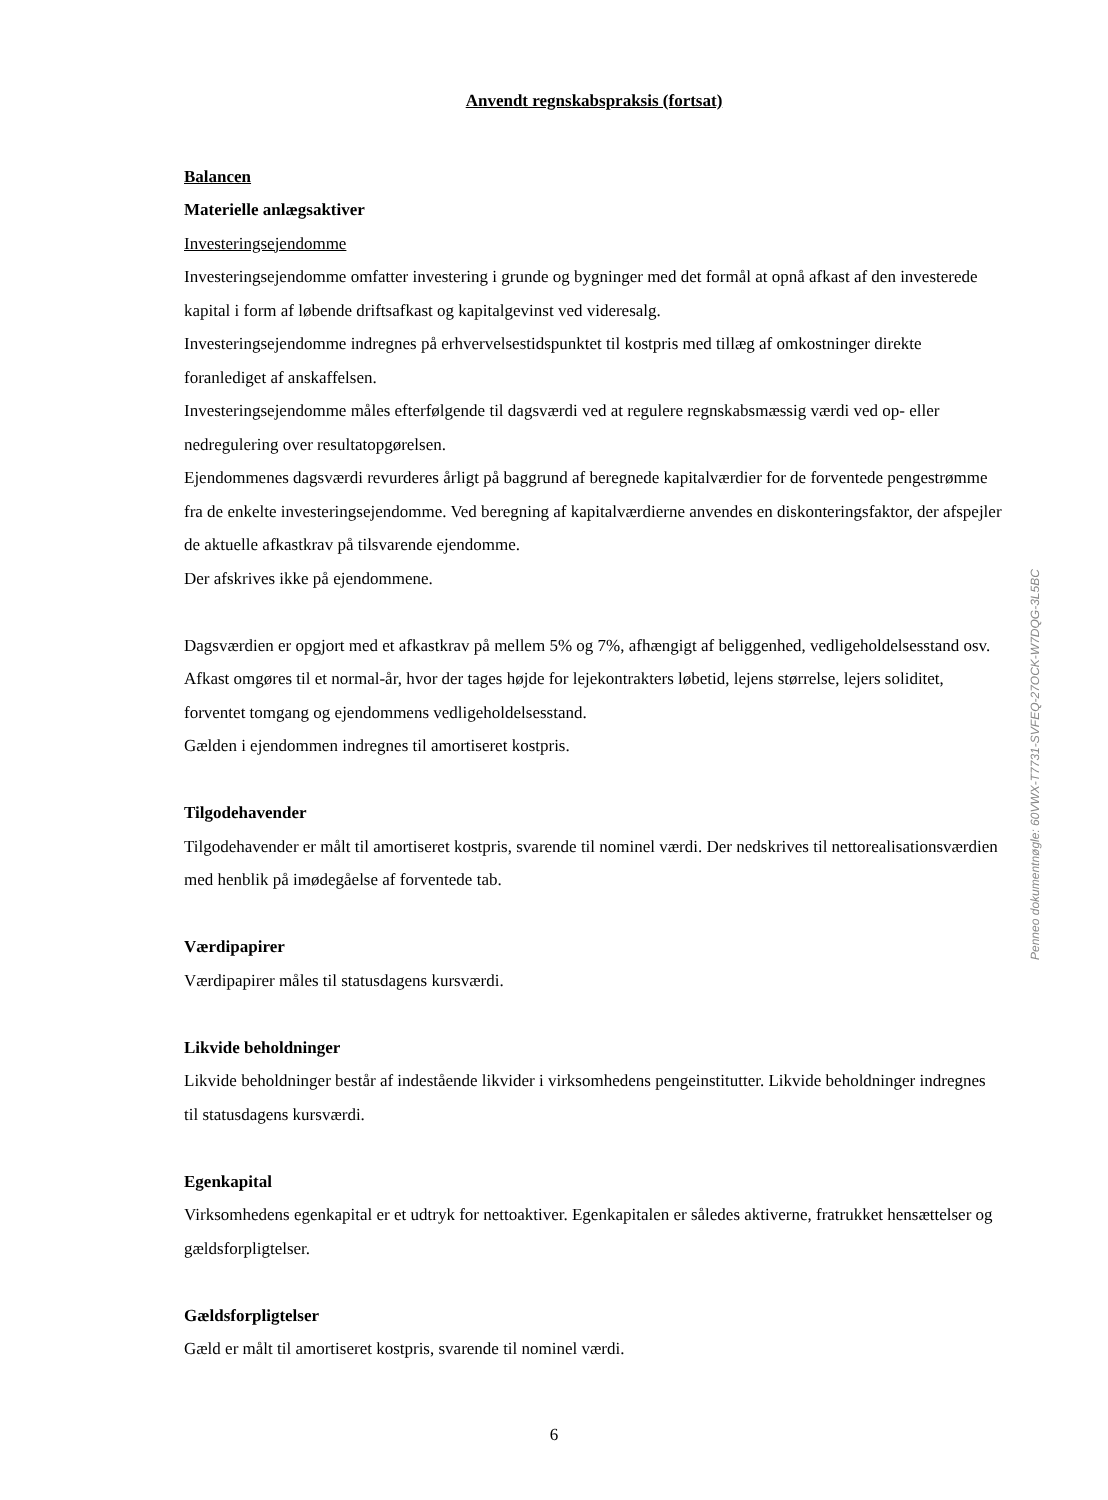Anvendt regnskabspraksis (fortsat)
Balancen
Materielle anlægsaktiver
Investeringsejendomme
Investeringsejendomme omfatter investering i grunde og bygninger med det formål at opnå afkast af den investerede kapital i form af løbende driftsafkast og kapitalgevinst ved videresalg.
Investeringsejendomme indregnes på erhvervelsestidspunktet til kostpris med tillæg af omkostninger direkte foranlediget af anskaffelsen.
Investeringsejendomme måles efterfølgende til dagsværdi ved at regulere regnskabsmæssig værdi ved op- eller nedregulering over resultatopgørelsen.
Ejendommenes dagsværdi revurderes årligt på baggrund af beregnede kapitalværdier for de forventede pengestrømme fra de enkelte investeringsejendomme. Ved beregning af kapitalværdierne anvendes en diskonteringsfaktor, der afspejler de aktuelle afkastkrav på tilsvarende ejendomme.
Der afskrives ikke på ejendommene.
Dagsværdien er opgjort med et afkastkrav på mellem 5% og 7%, afhængigt af beliggenhed, vedligeholdelsesstand osv. Afkast omgøres til et normal-år, hvor der tages højde for lejekontrakters løbetid, lejens størrelse, lejers soliditet, forventet tomgang og ejendommens vedligeholdelsesstand.
Gælden i ejendommen indregnes til amortiseret kostpris.
Tilgodehavender
Tilgodehavender er målt til amortiseret kostpris, svarende til nominel værdi. Der nedskrives til nettorealisationsværdien med henblik på imødegåelse af forventede tab.
Værdipapirer
Værdipapirer måles til statusdagens kursværdi.
Likvide beholdninger
Likvide beholdninger består af indestående likvider i virksomhedens pengeinstitutter. Likvide beholdninger indregnes til statusdagens kursværdi.
Egenkapital
Virksomhedens egenkapital er et udtryk for nettoaktiver. Egenkapitalen er således aktiverne, fratrukket hensættelser og gældsforpligtelser.
Gældsforpligtelser
Gæld er målt til amortiseret kostpris, svarende til nominel værdi.
Penneo dokumentnøgle: 60VWX-T7731-SVFEQ-27OCK-W7DQG-3L5BC
6